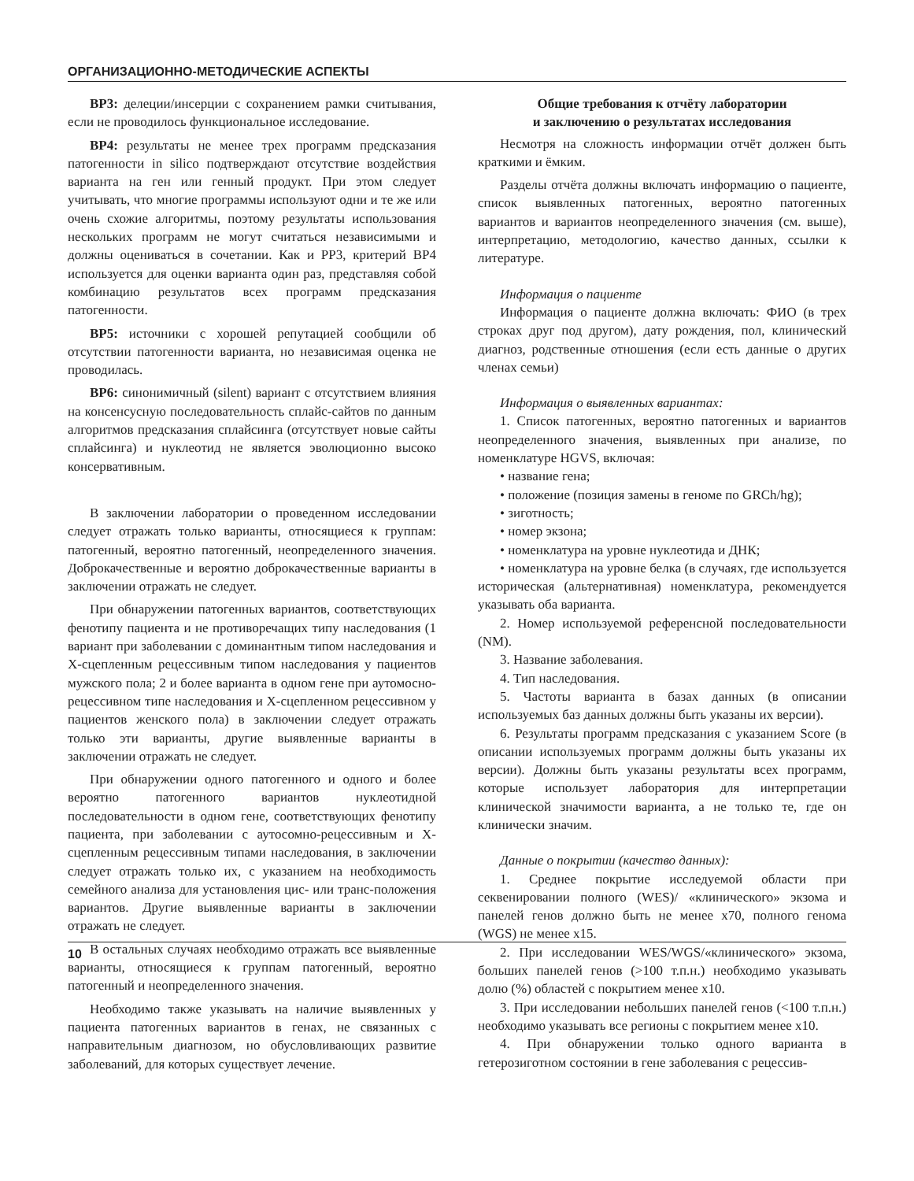ОРГАНИЗАЦИОННО-МЕТОДИЧЕСКИЕ АСПЕКТЫ
BP3: делеции/инсерции с сохранением рамки считывания, если не проводилось функциональное исследование.
BP4: результаты не менее трех программ предсказания патогенности in silico подтверждают отсутствие воздействия варианта на ген или генный продукт. При этом следует учитывать, что многие программы используют одни и те же или очень схожие алгоритмы, поэтому результаты использования нескольких программ не могут считаться независимыми и должны оцениваться в сочетании. Как и PP3, критерий BP4 используется для оценки варианта один раз, представляя собой комбинацию результатов всех программ предсказания патогенности.
BP5: источники с хорошей репутацией сообщили об отсутствии патогенности варианта, но независимая оценка не проводилась.
BP6: синонимичный (silent) вариант с отсутствием влияния на консенсусную последовательность сплайс-сайтов по данным алгоритмов предсказания сплайсинга (отсутствует новые сайты сплайсинга) и нуклеотид не является эволюционно высоко консервативным.
В заключении лаборатории о проведенном исследовании следует отражать только варианты, относящиеся к группам: патогенный, вероятно патогенный, неопределенного значения. Доброкачественные и вероятно доброкачественные варианты в заключении отражать не следует.
При обнаружении патогенных вариантов, соответствующих фенотипу пациента и не противоречащих типу наследования (1 вариант при заболевании с доминантным типом наследования и X-сцепленным рецессивным типом наследования у пациентов мужского пола; 2 и более варианта в одном гене при аутомосно-рецессивном типе наследования и X-сцепленном рецессивном у пациентов женского пола) в заключении следует отражать только эти варианты, другие выявленные варианты в заключении отражать не следует.
При обнаружении одного патогенного и одного и более вероятно патогенного вариантов нуклеотидной последовательности в одном гене, соответствующих фенотипу пациента, при заболевании с аутосомно-рецессивным и X-сцепленным рецессивным типами наследования, в заключении следует отражать только их, с указанием на необходимость семейного анализа для установления цис- или транс-положения вариантов. Другие выявленные варианты в заключении отражать не следует.
В остальных случаях необходимо отражать все выявленные варианты, относящиеся к группам патогенный, вероятно патогенный и неопределенного значения.
Необходимо также указывать на наличие выявленных у пациента патогенных вариантов в генах, не связанных с направительным диагнозом, но обусловливающих развитие заболеваний, для которых существует лечение.
Общие требования к отчёту лаборатории
и заключению о результатах исследования
Несмотря на сложность информации отчёт должен быть краткими и ёмким.
Разделы отчёта должны включать информацию о пациенте, список выявленных патогенных, вероятно патогенных вариантов и вариантов неопределенного значения (см. выше), интерпретацию, методологию, качество данных, ссылки к литературе.
Информация о пациенте
Информация о пациенте должна включать: ФИО (в трех строках друг под другом), дату рождения, пол, клинический диагноз, родственные отношения (если есть данные о других членах семьи)
Информация о выявленных вариантах:
1. Список патогенных, вероятно патогенных и вариантов неопределенного значения, выявленных при анализе, по номенклатуре HGVS, включая:
• название гена;
• положение (позиция замены в геноме по GRCh/hg);
• зиготность;
• номер экзона;
• номенклатура на уровне нуклеотида и ДНК;
• номенклатура на уровне белка (в случаях, где используется историческая (альтернативная) номенклатура, рекомендуется указывать оба варианта.
2. Номер используемой референсной последовательности (NM).
3. Название заболевания.
4. Тип наследования.
5. Частоты варианта в базах данных (в описании используемых баз данных должны быть указаны их версии).
6. Результаты программ предсказания с указанием Score (в описании используемых программ должны быть указаны их версии). Должны быть указаны результаты всех программ, которые использует лаборатория для интерпретации клинической значимости варианта, а не только те, где он клинически значим.
Данные о покрытии (качество данных):
1. Среднее покрытие исследуемой области при секвенировании полного (WES)/ «клинического» экзома и панелей генов должно быть не менее x70, полного генома (WGS) не менее x15.
2. При исследовании WES/WGS/«клинического» экзома, больших панелей генов (>100 т.п.н.) необходимо указывать долю (%) областей с покрытием менее x10.
3. При исследовании небольших панелей генов (<100 т.п.н.) необходимо указывать все регионы с покрытием менее x10.
4. При обнаружении только одного варианта в гетерозиготном состоянии в гене заболевания с рецессив-
10